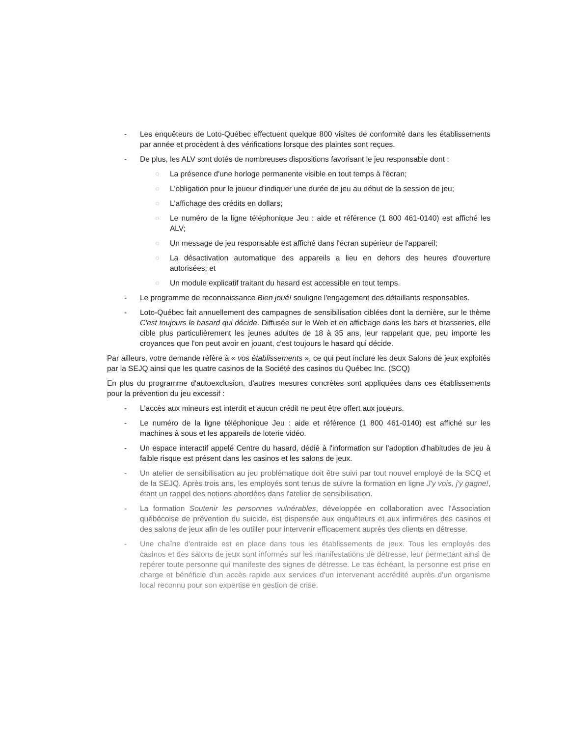- Les enquêteurs de Loto-Québec effectuent quelque 800 visites de conformité dans les établissements par année et procèdent à des vérifications lorsque des plaintes sont reçues.
- De plus, les ALV sont dotés de nombreuses dispositions favorisant le jeu responsable dont :
○ La présence d'une horloge permanente visible en tout temps à l'écran;
○ L'obligation pour le joueur d'indiquer une durée de jeu au début de la session de jeu;
○ L'affichage des crédits en dollars;
○ Le numéro de la ligne téléphonique Jeu : aide et référence (1 800 461-0140) est affiché les ALV;
○ Un message de jeu responsable est affiché dans l'écran supérieur de l'appareil;
○ La désactivation automatique des appareils a lieu en dehors des heures d'ouverture autorisées; et
○ Un module explicatif traitant du hasard est accessible en tout temps.
- Le programme de reconnaissance Bien joué! souligne l'engagement des détaillants responsables.
- Loto-Québec fait annuellement des campagnes de sensibilisation ciblées dont la dernière, sur le thème C'est toujours le hasard qui décide. Diffusée sur le Web et en affichage dans les bars et brasseries, elle cible plus particulièrement les jeunes adultes de 18 à 35 ans, leur rappelant que, peu importe les croyances que l'on peut avoir en jouant, c'est toujours le hasard qui décide.
Par ailleurs, votre demande réfère à « vos établissements », ce qui peut inclure les deux Salons de jeux exploités par la SEJQ ainsi que les quatre casinos de la Société des casinos du Québec Inc. (SCQ)
En plus du programme d'autoexclusion, d'autres mesures concrètes sont appliquées dans ces établissements pour la prévention du jeu excessif :
- L'accès aux mineurs est interdit et aucun crédit ne peut être offert aux joueurs.
- Le numéro de la ligne téléphonique Jeu : aide et référence (1 800 461-0140) est affiché sur les machines à sous et les appareils de loterie vidéo.
- Un espace interactif appelé Centre du hasard, dédié à l'information sur l'adoption d'habitudes de jeu à faible risque est présent dans les casinos et les salons de jeux.
- Un atelier de sensibilisation au jeu problématique doit être suivi par tout nouvel employé de la SCQ et de la SEJQ. Après trois ans, les employés sont tenus de suivre la formation en ligne J'y vois, j'y gagne!, étant un rappel des notions abordées dans l'atelier de sensibilisation.
- La formation Soutenir les personnes vulnérables, développée en collaboration avec l'Association québécoise de prévention du suicide, est dispensée aux enquêteurs et aux infirmières des casinos et des salons de jeux afin de les outiller pour intervenir efficacement auprès des clients en détresse.
- Une chaîne d'entraide est en place dans tous les établissements de jeux. Tous les employés des casinos et des salons de jeux sont informés sur les manifestations de détresse, leur permettant ainsi de repérer toute personne qui manifeste des signes de détresse. Le cas échéant, la personne est prise en charge et bénéficie d'un accès rapide aux services d'un intervenant accrédité auprès d'un organisme local reconnu pour son expertise en gestion de crise.